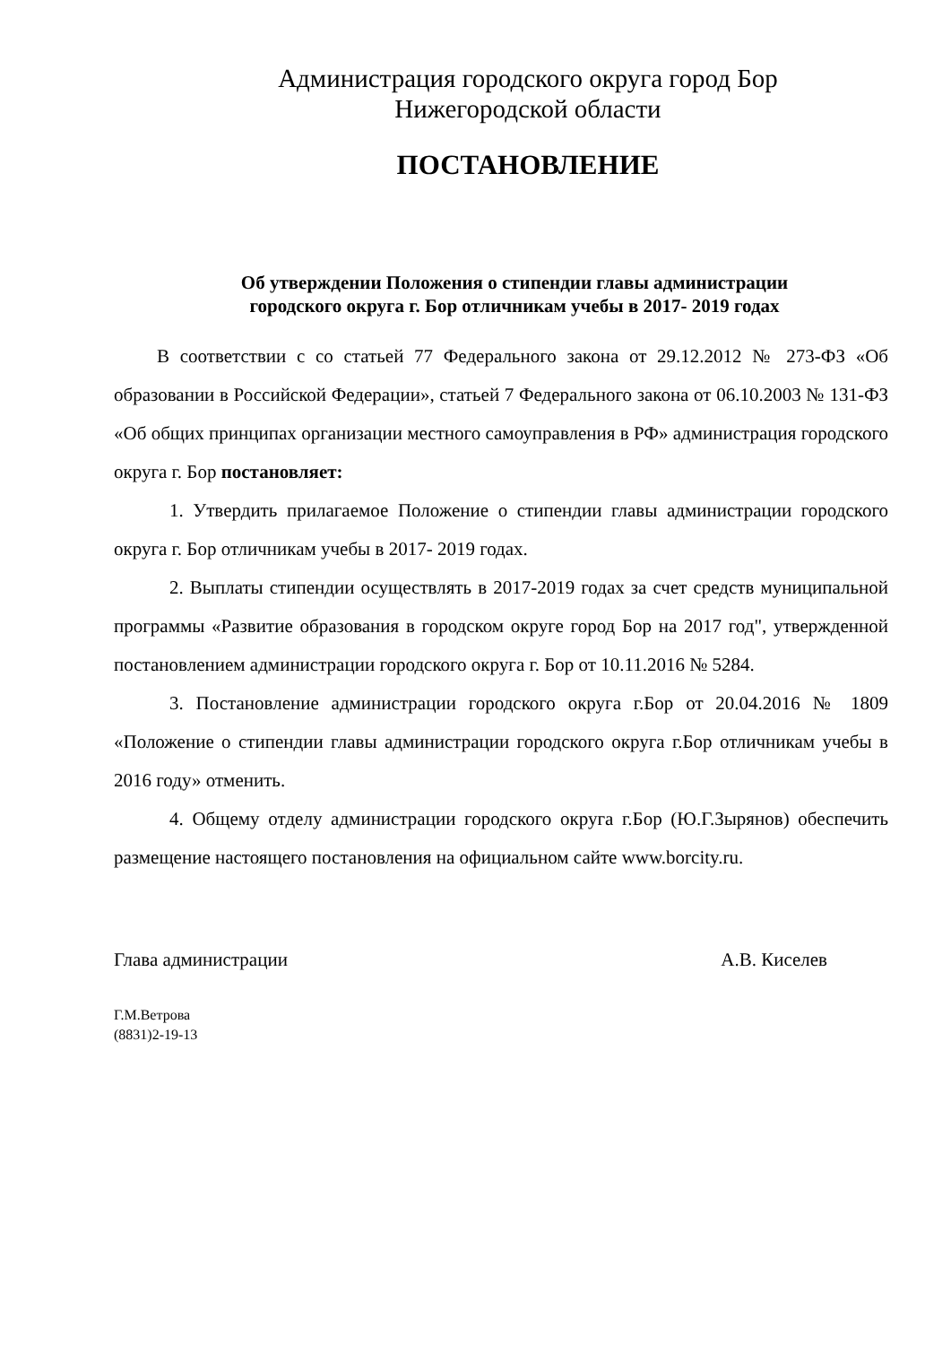Администрация городского округа город Бор
Нижегородской области
ПОСТАНОВЛЕНИЕ
Об утверждении Положения о стипендии главы администрации
городского округа г. Бор отличникам учебы в 2017- 2019 годах
В соответствии с со статьей 77 Федерального закона от 29.12.2012 № 273-ФЗ «Об образовании в Российской Федерации», статьей 7 Федерального закона от 06.10.2003 № 131-ФЗ «Об общих принципах организации местного самоуправления в РФ» администрация городского округа г. Бор постановляет:
1. Утвердить прилагаемое Положение о стипендии главы администрации городского округа г. Бор отличникам учебы в 2017- 2019 годах.
2. Выплаты стипендии осуществлять в 2017-2019 годах за счет средств муниципальной программы «Развитие образования в городском округе город Бор на 2017 год", утвержденной постановлением администрации городского округа г. Бор от 10.11.2016 № 5284.
3. Постановление администрации городского округа г.Бор от 20.04.2016 № 1809 «Положение о стипендии главы администрации городского округа г.Бор отличникам учебы в 2016 году» отменить.
4. Общему отделу администрации городского округа г.Бор (Ю.Г.Зырянов) обеспечить размещение настоящего постановления на официальном сайте www.borcity.ru.
Глава администрации А.В. Киселев
Г.М.Ветрова
(8831)2-19-13